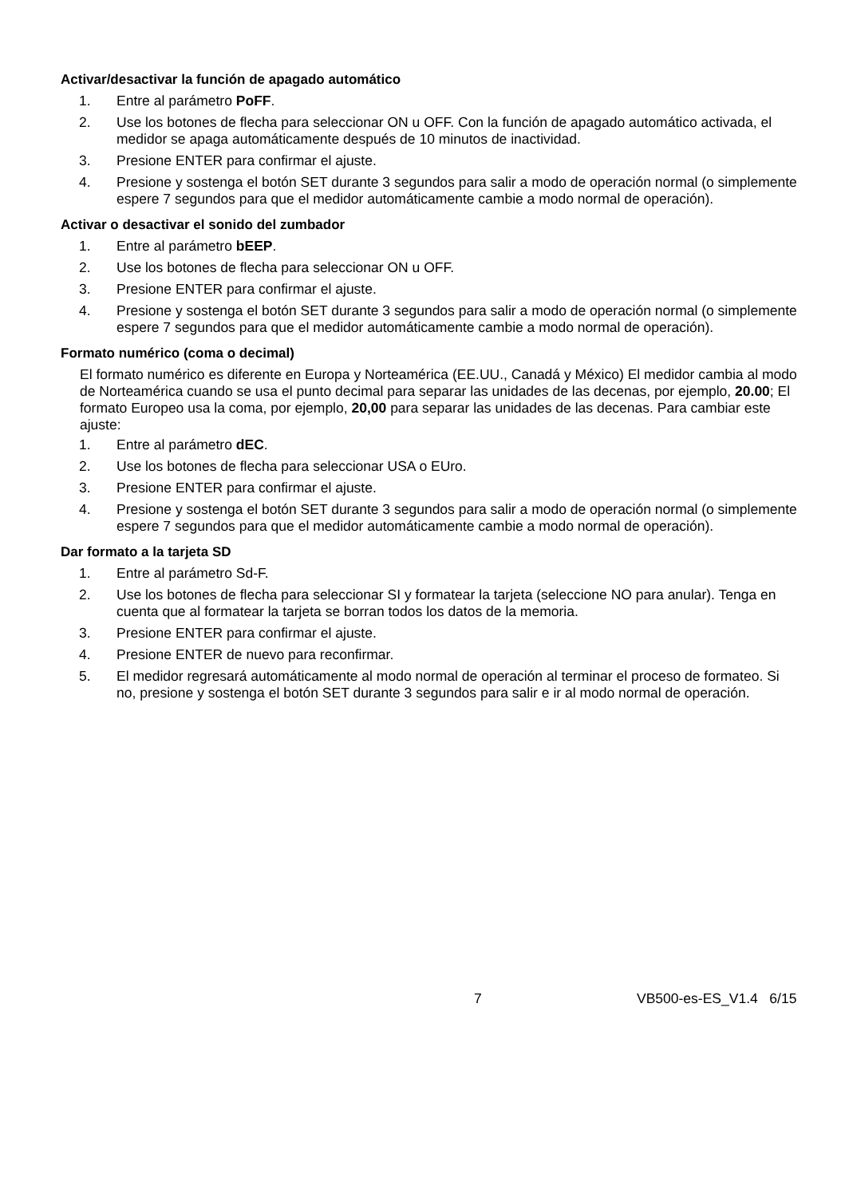Activar/desactivar la función de apagado automático
1. Entre al parámetro PoFF.
2. Use los botones de flecha para seleccionar ON u OFF. Con la función de apagado automático activada, el medidor se apaga automáticamente después de 10 minutos de inactividad.
3. Presione ENTER para confirmar el ajuste.
4. Presione y sostenga el botón SET durante 3 segundos para salir a modo de operación normal (o simplemente espere 7 segundos para que el medidor automáticamente cambie a modo normal de operación).
Activar o desactivar el sonido del zumbador
1. Entre al parámetro bEEP.
2. Use los botones de flecha para seleccionar ON u OFF.
3. Presione ENTER para confirmar el ajuste.
4. Presione y sostenga el botón SET durante 3 segundos para salir a modo de operación normal (o simplemente espere 7 segundos para que el medidor automáticamente cambie a modo normal de operación).
Formato numérico (coma o decimal)
El formato numérico es diferente en Europa y Norteamérica (EE.UU., Canadá y México) El medidor cambia al modo de Norteamérica cuando se usa el punto decimal para separar las unidades de las decenas, por ejemplo, 20.00; El formato Europeo usa la coma, por ejemplo, 20,00 para separar las unidades de las decenas. Para cambiar este ajuste:
1. Entre al parámetro dEC.
2. Use los botones de flecha para seleccionar USA o EUro.
3. Presione ENTER para confirmar el ajuste.
4. Presione y sostenga el botón SET durante 3 segundos para salir a modo de operación normal (o simplemente espere 7 segundos para que el medidor automáticamente cambie a modo normal de operación).
Dar formato a la tarjeta SD
1. Entre al parámetro Sd-F.
2. Use los botones de flecha para seleccionar SI y formatear la tarjeta (seleccione NO para anular). Tenga en cuenta que al formatear la tarjeta se borran todos los datos de la memoria.
3. Presione ENTER para confirmar el ajuste.
4. Presione ENTER de nuevo para reconfirmar.
5. El medidor regresará automáticamente al modo normal de operación al terminar el proceso de formateo. Si no, presione y sostenga el botón SET durante 3 segundos para salir e ir al modo normal de operación.
7 VB500-es-ES_V1.4 6/15